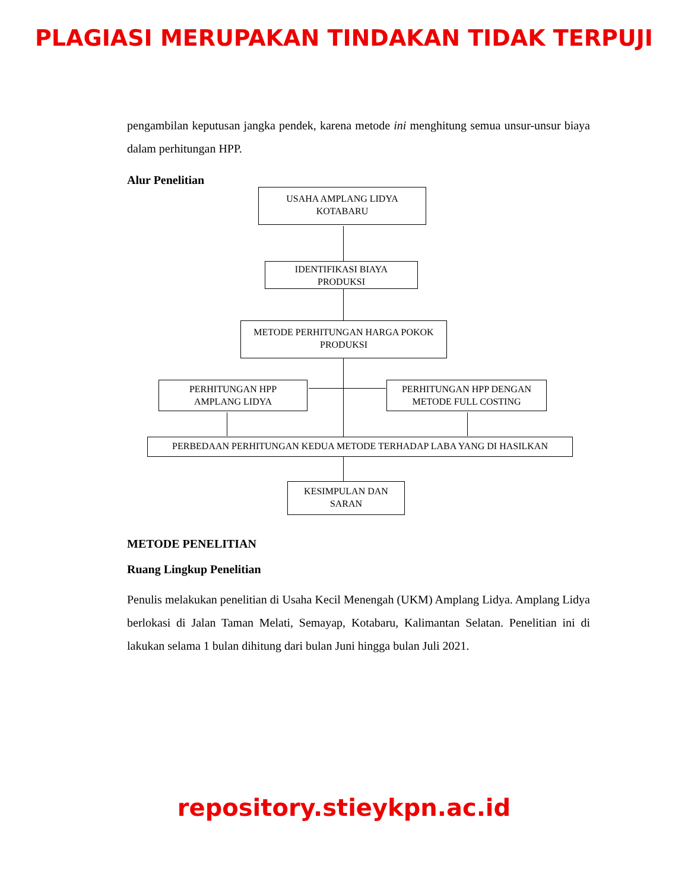PLAGIASI MERUPAKAN TINDAKAN TIDAK TERPUJI
pengambilan keputusan jangka pendek, karena metode ini menghitung semua unsur-unsur biaya dalam perhitungan HPP.
Alur Penelitian
USAHA AMPLANG LIDYA
KOTABARU
IDENTIFIKASI BIAYA
PRODUKSI
METODE PERHITUNGAN HARGA POKOK
PRODUKSI
PERHITUNGAN HPP
AMPLANG LIDYA
PERHITUNGAN HPP DENGAN
METODE FULL COSTING
PERBEDAAN PERHITUNGAN KEDUA METODE TERHADAP LABA YANG DI HASILKAN
KESIMPULAN DAN
SARAN
METODE PENELITIAN
Ruang Lingkup Penelitian
Penulis melakukan penelitian di Usaha Kecil Menengah (UKM) Amplang Lidya. Amplang Lidya berlokasi di Jalan Taman Melati, Semayap, Kotabaru, Kalimantan Selatan. Penelitian ini di lakukan selama 1 bulan dihitung dari bulan Juni hingga bulan Juli 2021.
repository.stieykpn.ac.id